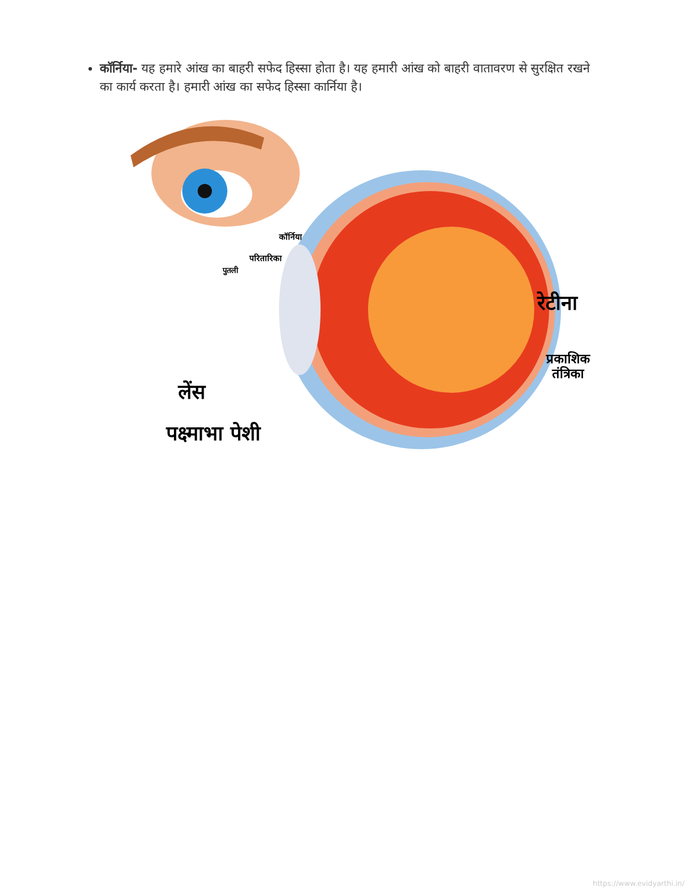कॉर्निया- यह हमारे आंख का बाहरी सफेद हिस्सा होता है। यह हमारी आंख को बाहरी वातावरण से सुरक्षित रखने का कार्य करता है। हमारी आंख का सफेद हिस्सा कार्निया है।
कॉर्निया
परितारिका
पुतली
रेटीना
प्रकाशिक
तंत्रिका
लेंस
पक्ष्माभा पेशी
https://www.evidyarthi.in/